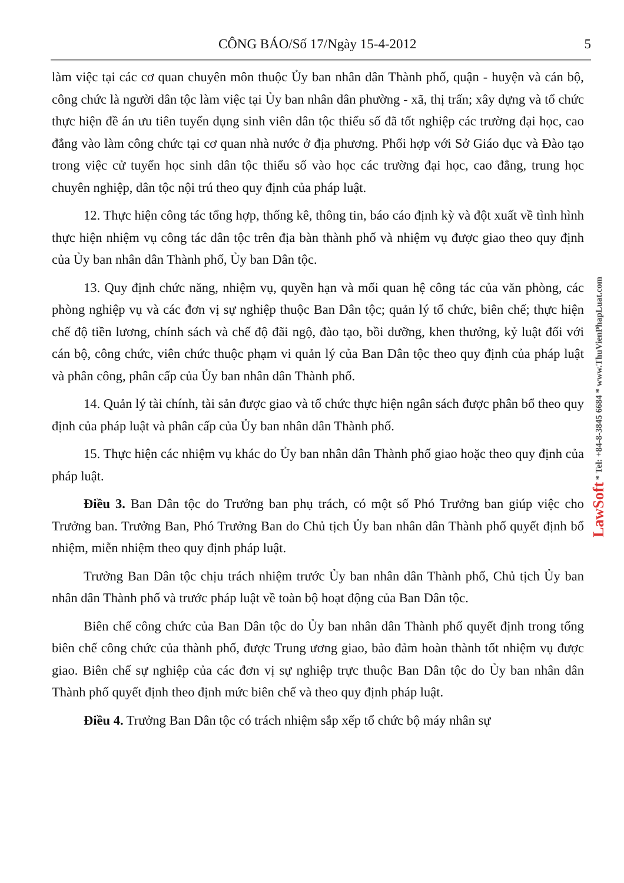CÔNG BÁO/Số 17/Ngày 15-4-2012 5
làm việc tại các cơ quan chuyên môn thuộc Ủy ban nhân dân Thành phố, quận - huyện và cán bộ, công chức là người dân tộc làm việc tại Ủy ban nhân dân phường - xã, thị trấn; xây dựng và tổ chức thực hiện đề án ưu tiên tuyển dụng sinh viên dân tộc thiểu số đã tốt nghiệp các trường đại học, cao đẳng vào làm công chức tại cơ quan nhà nước ở địa phương. Phối hợp với Sở Giáo dục và Đào tạo trong việc cử tuyển học sinh dân tộc thiểu số vào học các trường đại học, cao đẳng, trung học chuyên nghiệp, dân tộc nội trú theo quy định của pháp luật.
12. Thực hiện công tác tổng hợp, thống kê, thông tin, báo cáo định kỳ và đột xuất về tình hình thực hiện nhiệm vụ công tác dân tộc trên địa bàn thành phố và nhiệm vụ được giao theo quy định của Ủy ban nhân dân Thành phố, Ủy ban Dân tộc.
13. Quy định chức năng, nhiệm vụ, quyền hạn và mối quan hệ công tác của văn phòng, các phòng nghiệp vụ và các đơn vị sự nghiệp thuộc Ban Dân tộc; quản lý tổ chức, biên chế; thực hiện chế độ tiền lương, chính sách và chế độ đãi ngộ, đào tạo, bồi dưỡng, khen thưởng, kỷ luật đối với cán bộ, công chức, viên chức thuộc phạm vi quản lý của Ban Dân tộc theo quy định của pháp luật và phân công, phân cấp của Ủy ban nhân dân Thành phố.
14. Quản lý tài chính, tài sản được giao và tổ chức thực hiện ngân sách được phân bổ theo quy định của pháp luật và phân cấp của Ủy ban nhân dân Thành phố.
15. Thực hiện các nhiệm vụ khác do Ủy ban nhân dân Thành phố giao hoặc theo quy định của pháp luật.
Điều 3. Ban Dân tộc do Trưởng ban phụ trách, có một số Phó Trưởng ban giúp việc cho Trưởng ban. Trưởng Ban, Phó Trưởng Ban do Chủ tịch Ủy ban nhân dân Thành phố quyết định bổ nhiệm, miễn nhiệm theo quy định pháp luật.
Trưởng Ban Dân tộc chịu trách nhiệm trước Ủy ban nhân dân Thành phố, Chủ tịch Ủy ban nhân dân Thành phố và trước pháp luật về toàn bộ hoạt động của Ban Dân tộc.
Biên chế công chức của Ban Dân tộc do Ủy ban nhân dân Thành phố quyết định trong tổng biên chế công chức của thành phố, được Trung ương giao, bảo đảm hoàn thành tốt nhiệm vụ được giao. Biên chế sự nghiệp của các đơn vị sự nghiệp trực thuộc Ban Dân tộc do Ủy ban nhân dân Thành phố quyết định theo định mức biên chế và theo quy định pháp luật.
Điều 4. Trưởng Ban Dân tộc có trách nhiệm sắp xếp tổ chức bộ máy nhân sự
LawSoft * Tel: +84-8-3845 6684 * www.ThuVienPhapLuat.com